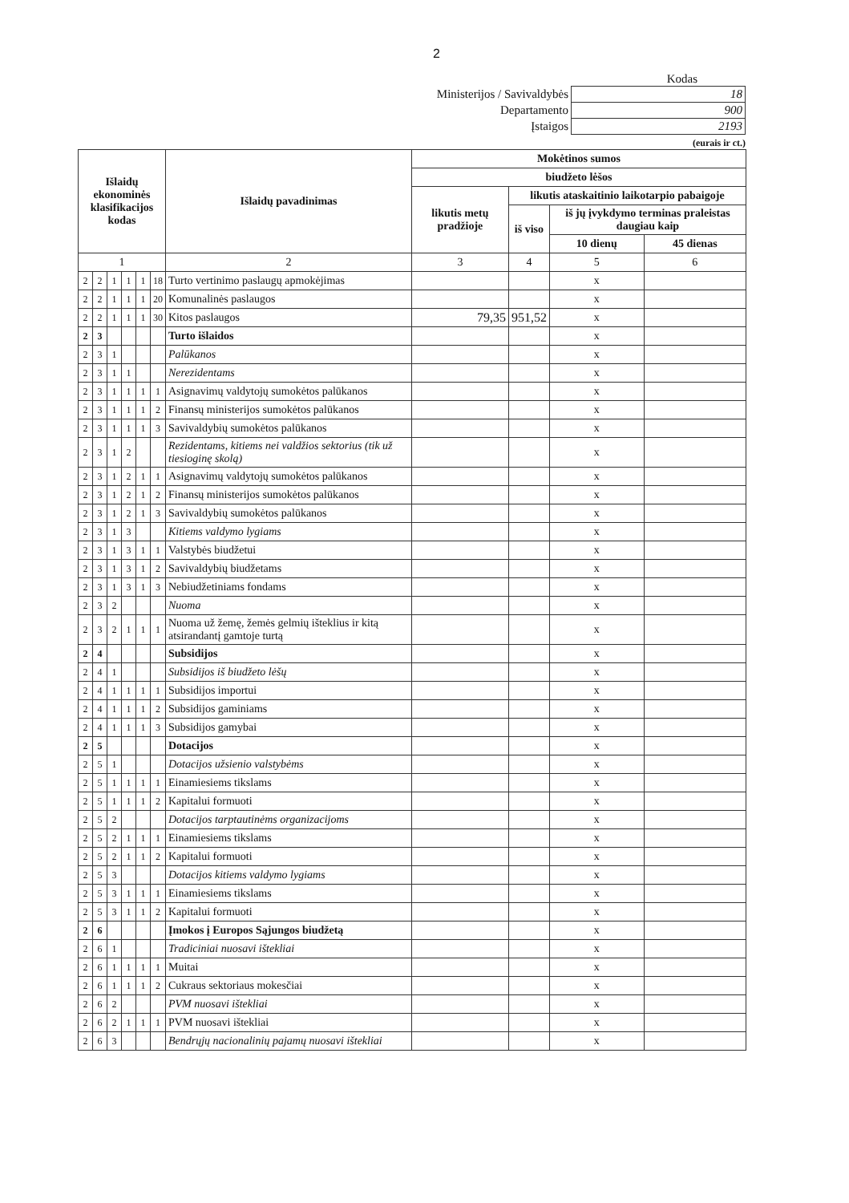2
Kodas
| Ministerijos / Savivaldybės | 18 |
| Departamento | 900 |
| Įstaigos | 2193 |
(eurais ir ct.)
| Išlaidų ekonominės klasifikacijos kodas | | | | | | Išlaidų pavadinimas | Mokėtinos sumos | | | |
| --- | --- | --- | --- | --- | --- | --- | --- | --- | --- | --- |
| | | | | | | | biudžeto lėšos | | | |
| | | | | | | | likutis metų pradžioje | likutis ataskaitinio laikotarpio pabaigoje | | |
| | | | | | | | | iš viso | iš jų įvykdymo terminas praleistas daugiau kaip | |
| | | | | | | | | | 10 dienų | 45 dienas |
| 1 | | | | | | 2 | 3 | 4 | 5 | 6 |
| 2 | 2 | 1 | 1 | 1 | 18 | Turto vertinimo paslaugų apmokėjimas | | | x | |
| 2 | 2 | 1 | 1 | 1 | 20 | Komunalinės paslaugos | | | x | |
| 2 | 2 | 1 | 1 | 1 | 30 | Kitos paslaugos | 79,35 | 951,52 | x | |
| 2 | 3 | | | | | Turto išlaidos | | | x | |
| 2 | 3 | 1 | | | | Palūkanos | | | x | |
| 2 | 3 | 1 | 1 | | | Nerezidentams | | | x | |
| 2 | 3 | 1 | 1 | 1 | 1 | Asignavimų valdytojų sumokėtos palūkanos | | | x | |
| 2 | 3 | 1 | 1 | 1 | 2 | Finansų ministerijos sumokėtos palūkanos | | | x | |
| 2 | 3 | 1 | 1 | 1 | 3 | Savivaldybių sumokėtos palūkanos | | | x | |
| 2 | 3 | 1 | 2 | | | Rezidentams, kitiems nei valdžios sektorius (tik už tiesioginę skolą) | | | x | |
| 2 | 3 | 1 | 2 | 1 | 1 | Asignavimų valdytojų sumokėtos palūkanos | | | x | |
| 2 | 3 | 1 | 2 | 1 | 2 | Finansų ministerijos sumokėtos palūkanos | | | x | |
| 2 | 3 | 1 | 2 | 1 | 3 | Savivaldybių sumokėtos palūkanos | | | x | |
| 2 | 3 | 1 | 3 | | | Kitiems valdymo lygiams | | | x | |
| 2 | 3 | 1 | 3 | 1 | 1 | Valstybės biudžetui | | | x | |
| 2 | 3 | 1 | 3 | 1 | 2 | Savivaldybių biudžetams | | | x | |
| 2 | 3 | 1 | 3 | 1 | 3 | Nebiudžetiniams fondams | | | x | |
| 2 | 3 | 2 | | | | Nuoma | | | x | |
| 2 | 3 | 2 | 1 | 1 | 1 | Nuoma už žemę, žemės gelmių išteklius ir kitą atsirandantį gamtoje turtą | | | x | |
| 2 | 4 | | | | | Subsidijos | | | x | |
| 2 | 4 | 1 | | | | Subsidijos iš biudžeto lėšų | | | x | |
| 2 | 4 | 1 | 1 | 1 | 1 | Subsidijos importui | | | x | |
| 2 | 4 | 1 | 1 | 1 | 2 | Subsidijos gaminiams | | | x | |
| 2 | 4 | 1 | 1 | 1 | 3 | Subsidijos gamybai | | | x | |
| 2 | 5 | | | | | Dotacijos | | | x | |
| 2 | 5 | 1 | | | | Dotacijos užsienio valstybėms | | | x | |
| 2 | 5 | 1 | 1 | 1 | 1 | Einamiesiems tikslams | | | x | |
| 2 | 5 | 1 | 1 | 1 | 2 | Kapitalui formuoti | | | x | |
| 2 | 5 | 2 | | | | Dotacijos tarptautinėms organizacijoms | | | x | |
| 2 | 5 | 2 | 1 | 1 | 1 | Einamiesiems tikslams | | | x | |
| 2 | 5 | 2 | 1 | 1 | 2 | Kapitalui formuoti | | | x | |
| 2 | 5 | 3 | | | | Dotacijos kitiems valdymo lygiams | | | x | |
| 2 | 5 | 3 | 1 | 1 | 1 | Einamiesiems tikslams | | | x | |
| 2 | 5 | 3 | 1 | 1 | 2 | Kapitalui formuoti | | | x | |
| 2 | 6 | | | | | Įmokos į Europos Sąjungos biudžetą | | | x | |
| 2 | 6 | 1 | | | | Tradiciniai nuosavi ištekliai | | | x | |
| 2 | 6 | 1 | 1 | 1 | 1 | Muitai | | | x | |
| 2 | 6 | 1 | 1 | 1 | 2 | Cukraus sektoriaus mokesčiai | | | x | |
| 2 | 6 | 2 | | | | PVM nuosavi ištekliai | | | x | |
| 2 | 6 | 2 | 1 | 1 | 1 | PVM nuosavi ištekliai | | | x | |
| 2 | 6 | 3 | | | | Bendrųjų nacionalinių pajamų nuosavi ištekliai | | | x | |